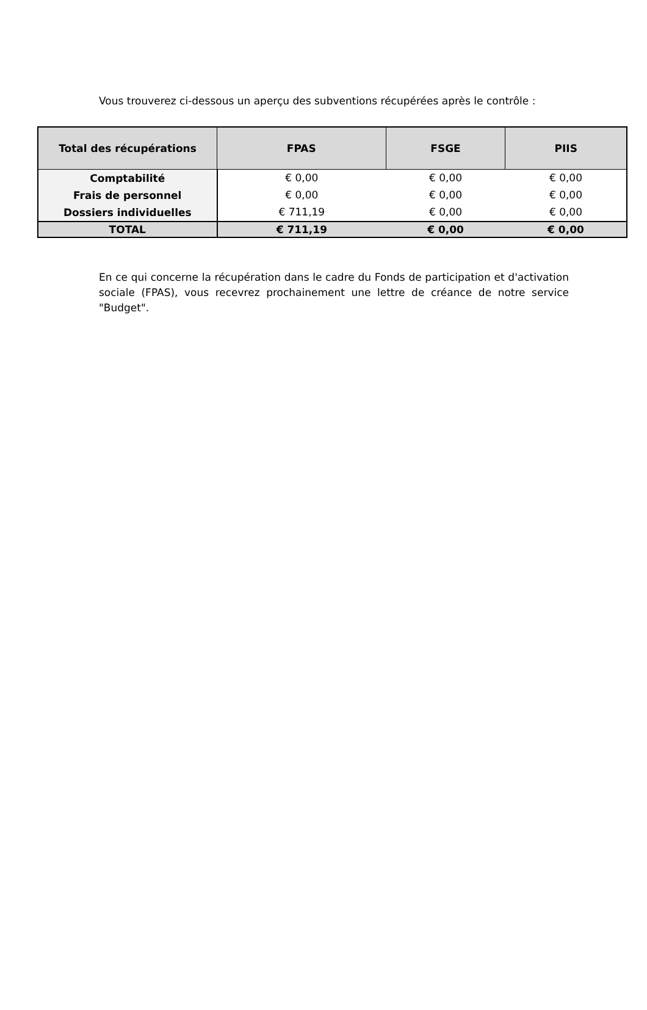Vous trouverez ci-dessous un aperçu des subventions récupérées après le contrôle :
| Total des récupérations | FPAS | FSGE | PIIS |
| --- | --- | --- | --- |
| Comptabilité | € 0,00 | € 0,00 | € 0,00 |
| Frais de personnel | € 0,00 | € 0,00 | € 0,00 |
| Dossiers individuelles | € 711,19 | € 0,00 | € 0,00 |
| TOTAL | € 711,19 | € 0,00 | € 0,00 |
En ce qui concerne la récupération dans le cadre du Fonds de participation et d'activation sociale (FPAS), vous recevrez prochainement une lettre de créance de notre service "Budget".